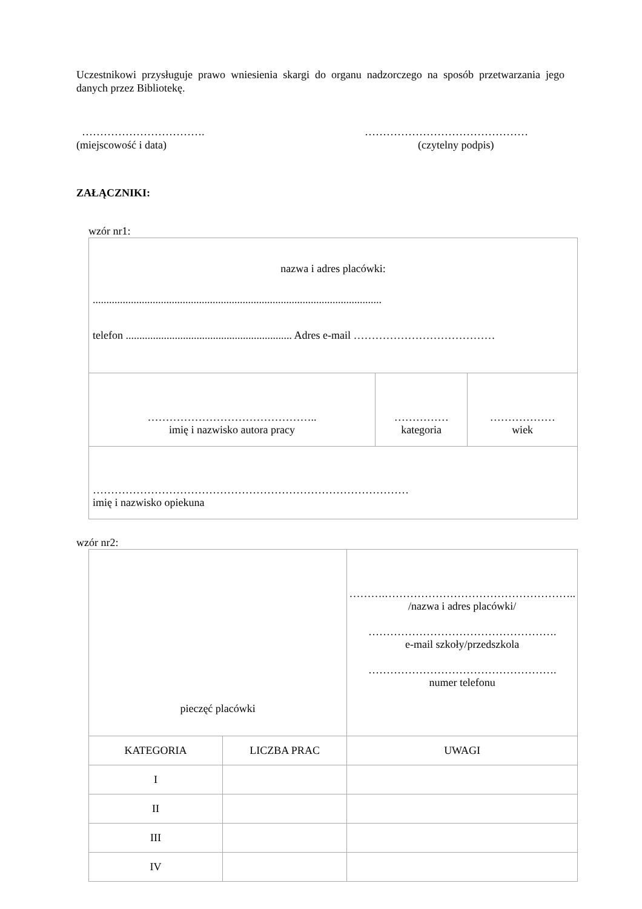Uczestnikowi przysługuje prawo wniesienia skargi do organu nadzorczego na sposób przetwarzania jego danych przez Bibliotekę.
…………………………….
(miejscowość i data)
………………………………………
(czytelny podpis)
ZAŁĄCZNIKI:
wzór nr1:
| nazwa i adres placówki: .......................................................................................................... telefon ............................................................. Adres e-mail ………………………………… | | |
| ……………………………………….. imię i nazwisko autora pracy | …………… kategoria | ……………… wiek |
| …………………………………………………………………………… imię i nazwisko opiekuna | | |
wzór nr2:
| pieczęć placówki | | ……….…………………………………………….. /nazwa i adres placówki/ ……………………………………………. e-mail szkoły/przedszkola ……………………………………………. numer telefonu | |
| KATEGORIA | LICZBA PRAC | | UWAGI |
| I | | | |
| II | | | |
| III | | | |
| IV | | | |